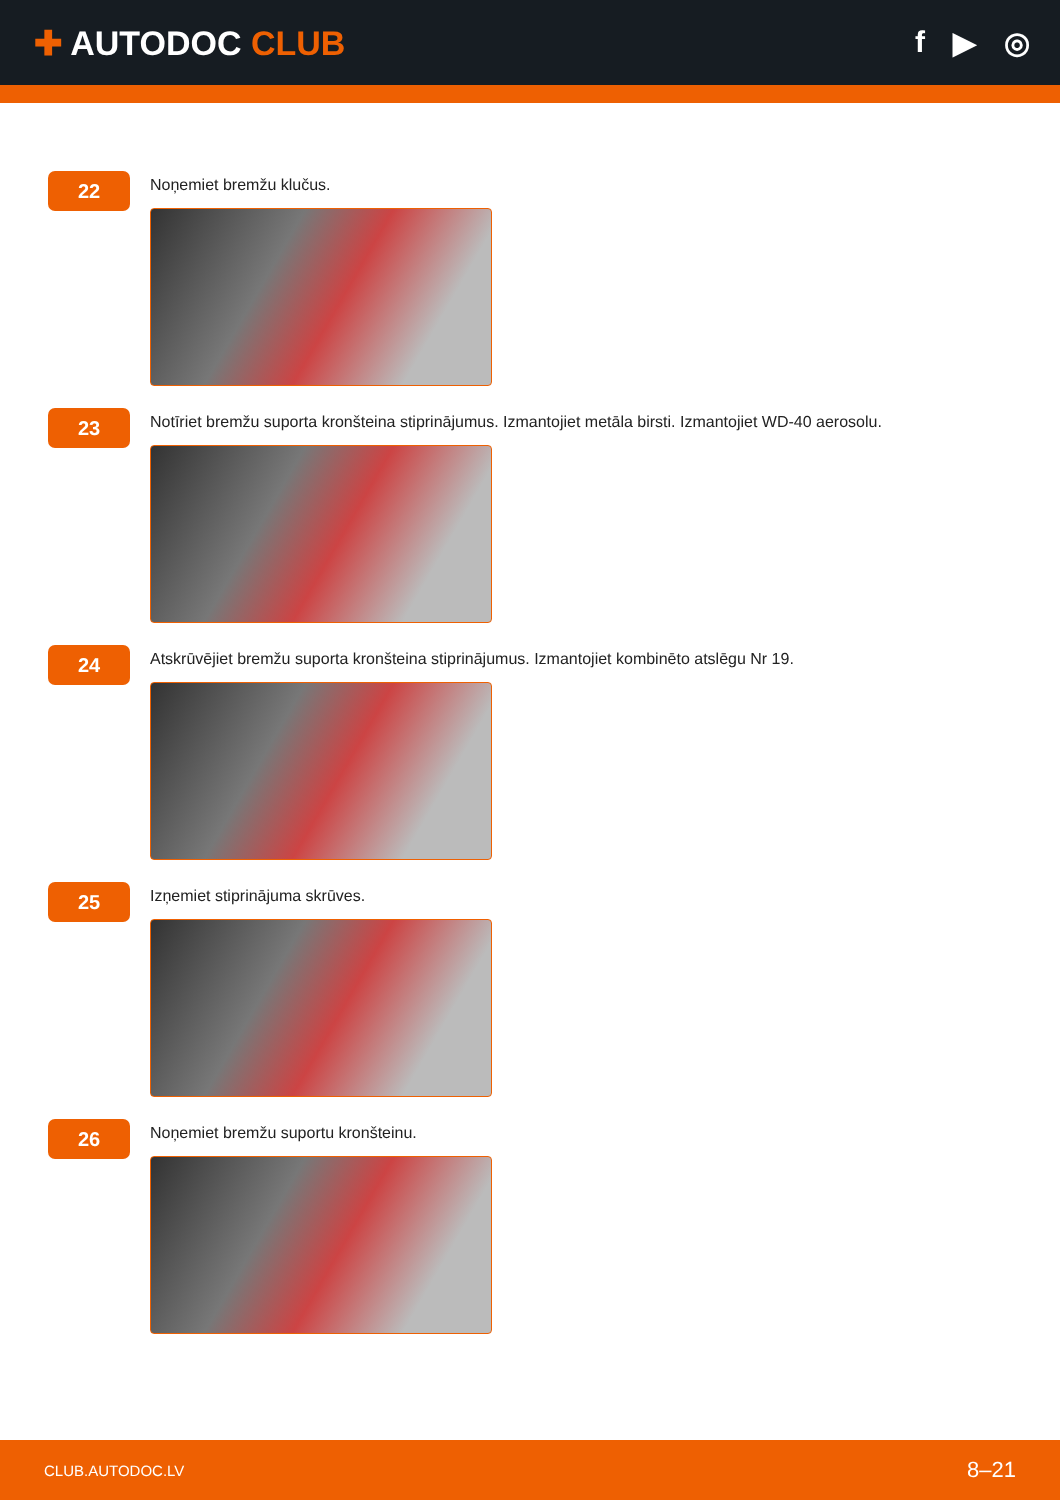✚ AUTODOC CLUB f ▶ ◎
22
Noņemiet bremžu klučus.
23
Notīriet bremžu suporta kronšteina stiprinājumus. Izmantojiet metāla birsti. Izmantojiet WD-40 aerosolu.
24
Atskrūvējiet bremžu suporta kronšteina stiprinājumus. Izmantojiet kombinēto atslēgu Nr 19.
25
Izņemiet stiprinājuma skrūves.
26
Noņemiet bremžu suportu kronšteinu.
CLUB.AUTODOC.LV 8–21